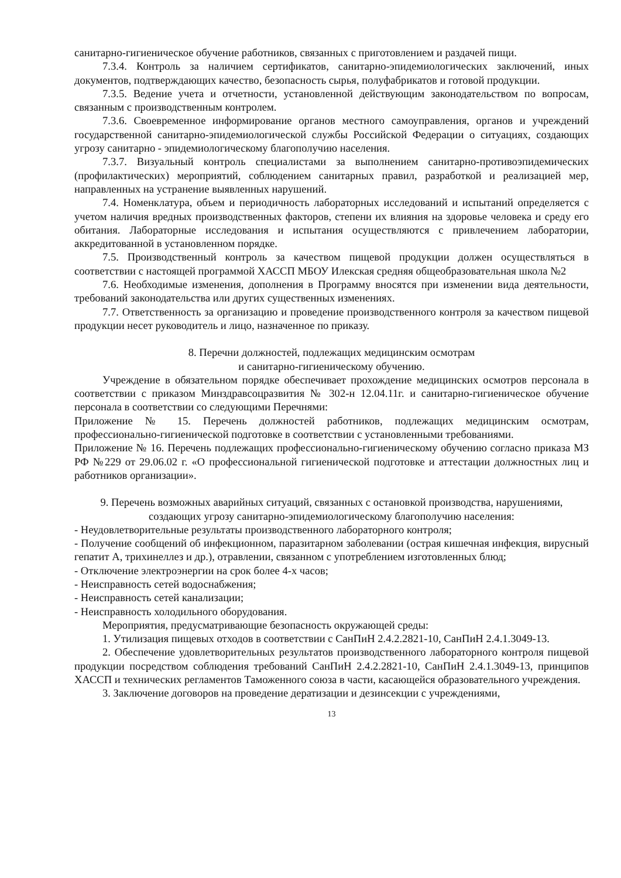санитарно-гигиеническое обучение работников, связанных с приготовлением и раздачей пищи.
7.3.4. Контроль за наличием сертификатов, санитарно-эпидемиологических заключений, иных документов, подтверждающих качество, безопасность сырья, полуфабрикатов и готовой продукции.
7.3.5. Ведение учета и отчетности, установленной действующим законодательством по вопросам, связанным с производственным контролем.
7.3.6. Своевременное информирование органов местного самоуправления, органов и учреждений государственной санитарно-эпидемиологической службы Российской Федерации о ситуациях, создающих угрозу санитарно - эпидемиологическому благополучию населения.
7.3.7. Визуальный контроль специалистами за выполнением санитарно-противоэпидемических (профилактических) мероприятий, соблюдением санитарных правил, разработкой и реализацией мер, направленных на устранение выявленных нарушений.
7.4. Номенклатура, объем и периодичность лабораторных исследований и испытаний определяется с учетом наличия вредных производственных факторов, степени их влияния на здоровье человека и среду его обитания. Лабораторные исследования и испытания осуществляются с привлечением лаборатории, аккредитованной в установленном порядке.
7.5. Производственный контроль за качеством пищевой продукции должен осуществляться в соответствии с настоящей программой ХАССП МБОУ Илекская средняя общеобразовательная школа №2
7.6. Необходимые изменения, дополнения в Программу вносятся при изменении вида деятельности, требований законодательства или других существенных изменениях.
7.7. Ответственность за организацию и проведение производственного контроля за качеством пищевой продукции несет руководитель и лицо, назначенное по приказу.
8. Перечни должностей, подлежащих медицинским осмотрам
и санитарно-гигиеническому обучению.
Учреждение в обязательном порядке обеспечивает прохождение медицинских осмотров персонала в соответствии с приказом Минздравсоцразвития № 302-н 12.04.11г. и санитарно-гигиеническое обучение персонала в соответствии со следующими Перечнями:
Приложение № 15. Перечень должностей работников, подлежащих медицинским осмотрам, профессионально-гигиенической подготовке в соответствии с установленными требованиями.
Приложение № 16. Перечень подлежащих профессионально-гигиеническому обучению согласно приказа МЗ РФ №229 от 29.06.02 г. «О профессиональной гигиенической подготовке и аттестации должностных лиц и работников организации».
9. Перечень возможных аварийных ситуаций, связанных с остановкой производства, нарушениями, создающих угрозу санитарно-эпидемиологическому благополучию населения:
- Неудовлетворительные результаты производственного лабораторного контроля;
- Получение сообщений об инфекционном, паразитарном заболевании (острая кишечная инфекция, вирусный гепатит А, трихинеллез и др.), отравлении, связанном с употреблением изготовленных блюд;
- Отключение электроэнергии на срок более 4-х часов;
- Неисправность сетей водоснабжения;
- Неисправность сетей канализации;
- Неисправность холодильного оборудования.
Мероприятия, предусматривающие безопасность окружающей среды:
1. Утилизация пищевых отходов в соответствии с СанПиН 2.4.2.2821-10, СанПиН 2.4.1.3049-13.
2. Обеспечение удовлетворительных результатов производственного лабораторного контроля пищевой продукции посредством соблюдения требований СанПиН 2.4.2.2821-10, СанПиН 2.4.1.3049-13, принципов ХАССП и технических регламентов Таможенного союза в части, касающейся образовательного учреждения.
3. Заключение договоров на проведение дератизации и дезинсекции с учреждениями,
13